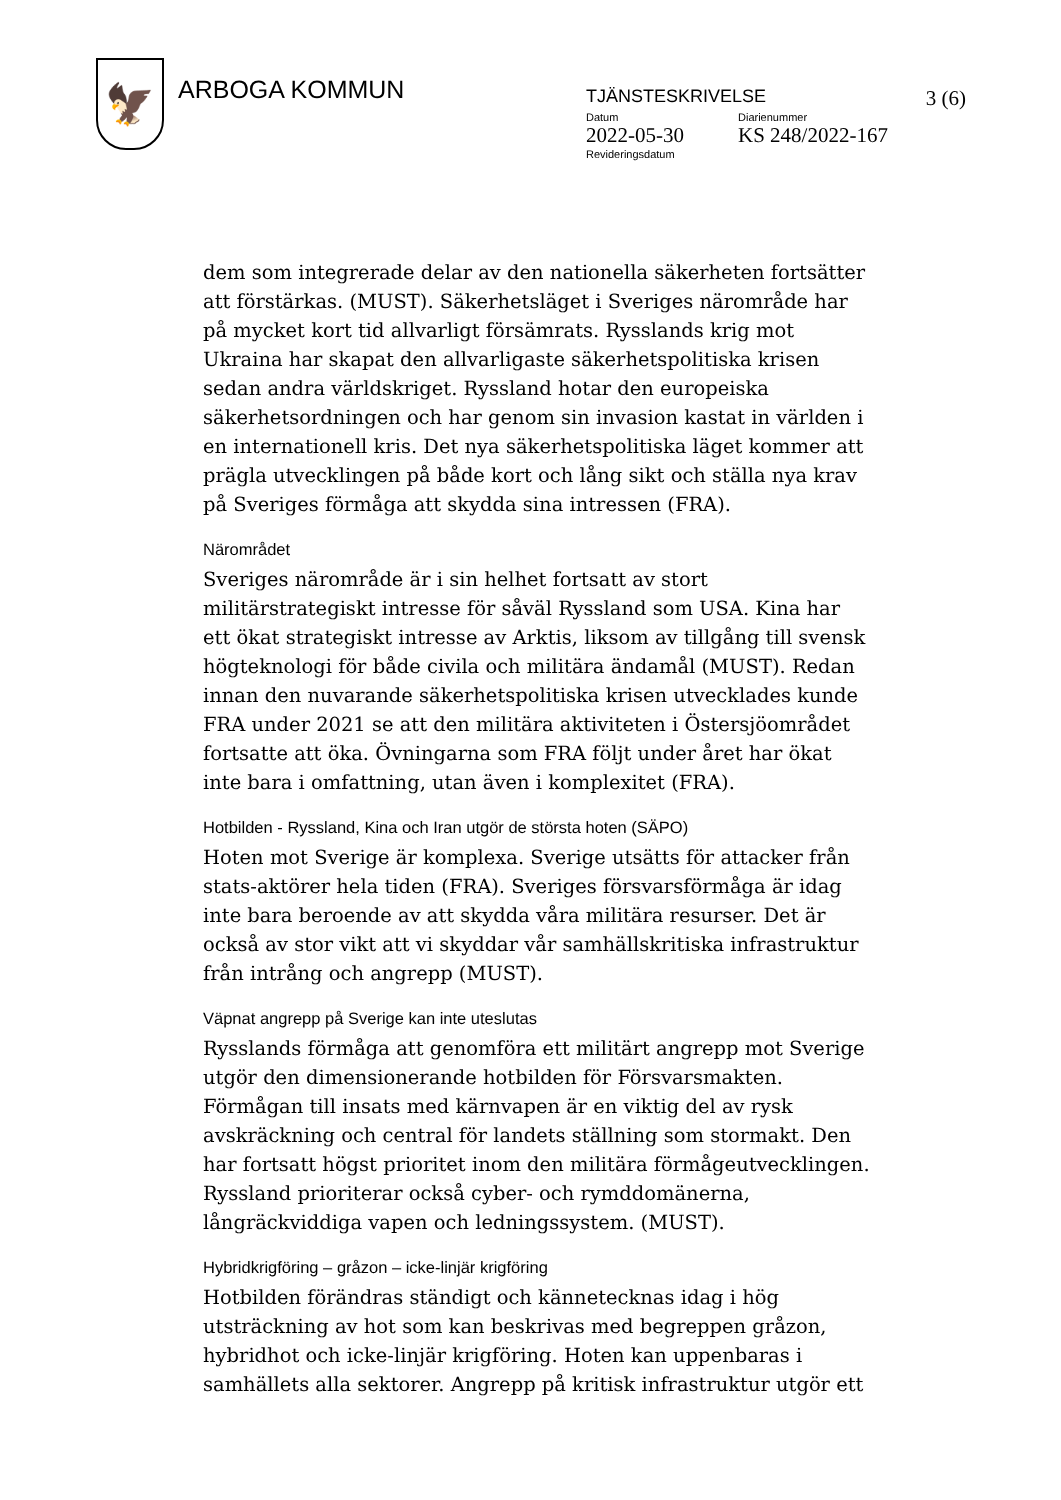🦅
ARBOGA KOMMUN
TJÄNSTESKRIVELSE 3 (6)
Datum
2022-05-30
Diarienummer
KS 248/2022-167
Revideringsdatum
dem som integrerade delar av den nationella säkerheten fortsätter att förstärkas. (MUST). Säkerhetsläget i Sveriges närområde har på mycket kort tid allvarligt försämrats. Rysslands krig mot Ukraina har skapat den allvarligaste säkerhetspolitiska krisen sedan andra världskriget. Ryssland hotar den europeiska säkerhetsordningen och har genom sin invasion kastat in världen i en internationell kris. Det nya säkerhetspolitiska läget kommer att prägla utvecklingen på både kort och lång sikt och ställa nya krav på Sveriges förmåga att skydda sina intressen (FRA).
Närområdet
Sveriges närområde är i sin helhet fortsatt av stort militärstrategiskt intresse för såväl Ryssland som USA. Kina har ett ökat strategiskt intresse av Arktis, liksom av tillgång till svensk högteknologi för både civila och militära ändamål (MUST). Redan innan den nuvarande säkerhetspolitiska krisen utvecklades kunde FRA under 2021 se att den militära aktiviteten i Östersjöområdet fortsatte att öka. Övningarna som FRA följt under året har ökat inte bara i omfattning, utan även i komplexitet (FRA).
Hotbilden - Ryssland, Kina och Iran utgör de största hoten (SÄPO)
Hoten mot Sverige är komplexa. Sverige utsätts för attacker från stats-aktörer hela tiden (FRA). Sveriges försvarsförmåga är idag inte bara beroende av att skydda våra militära resurser. Det är också av stor vikt att vi skyddar vår samhällskritiska infrastruktur från intrång och angrepp (MUST).
Väpnat angrepp på Sverige kan inte uteslutas
Rysslands förmåga att genomföra ett militärt angrepp mot Sverige utgör den dimensionerande hotbilden för Försvarsmakten. Förmågan till insats med kärnvapen är en viktig del av rysk avskräckning och central för landets ställning som stormakt. Den har fortsatt högst prioritet inom den militära förmågeutvecklingen. Ryssland prioriterar också cyber- och rymddomänerna, långräckviddiga vapen och ledningssystem. (MUST).
Hybridkrigföring – gråzon – icke-linjär krigföring
Hotbilden förändras ständigt och kännetecknas idag i hög utsträckning av hot som kan beskrivas med begreppen gråzon, hybridhot och icke-linjär krigföring. Hoten kan uppenbaras i samhällets alla sektorer. Angrepp på kritisk infrastruktur utgör ett